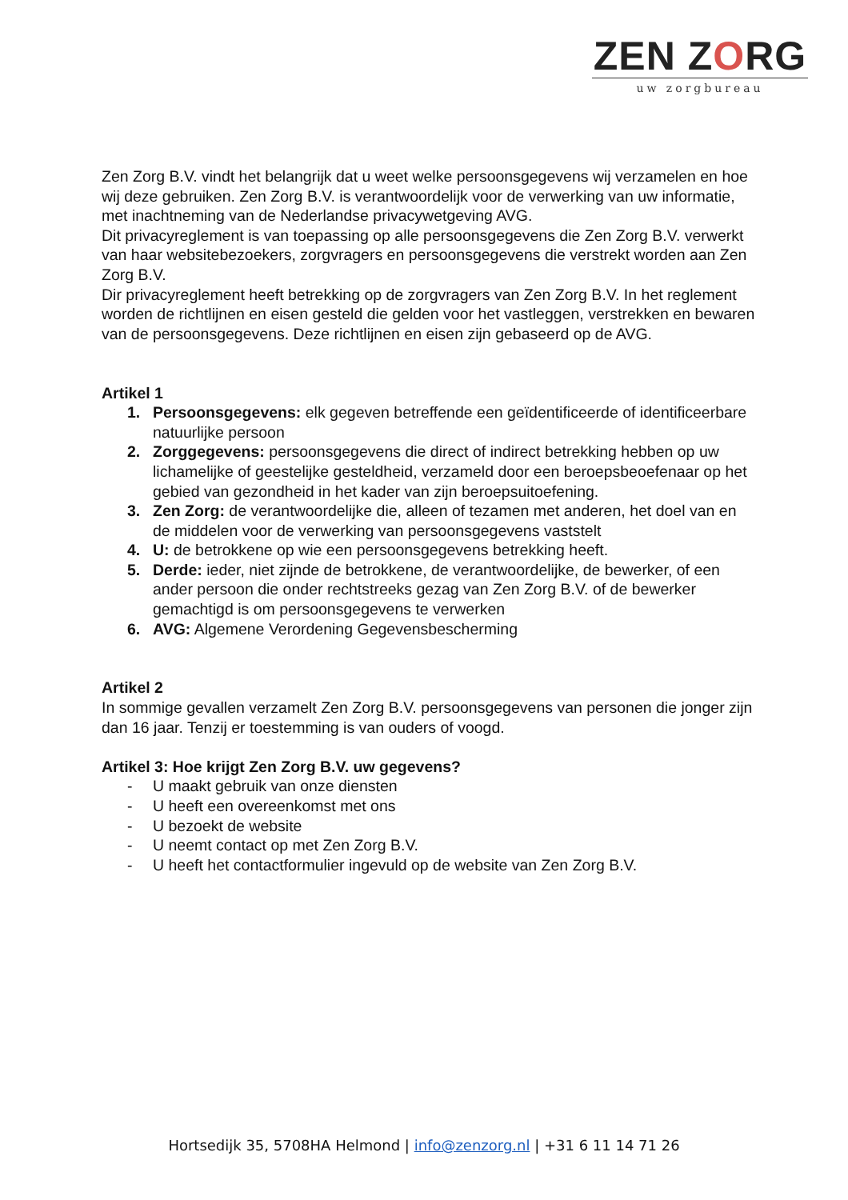ZEN ZORG
uw zorgbureau
Zen Zorg B.V. vindt het belangrijk dat u weet welke persoonsgegevens wij verzamelen en hoe wij deze gebruiken. Zen Zorg B.V. is verantwoordelijk voor de verwerking van uw informatie, met inachtneming van de Nederlandse privacywetgeving AVG.
Dit privacyreglement is van toepassing op alle persoonsgegevens die Zen Zorg B.V. verwerkt van haar websitebezoekers, zorgvragers en persoonsgegevens die verstrekt worden aan Zen Zorg B.V.
Dir privacyreglement heeft betrekking op de zorgvragers van Zen Zorg B.V. In het reglement worden de richtlijnen en eisen gesteld die gelden voor het vastleggen, verstrekken en bewaren van de persoonsgegevens. Deze richtlijnen en eisen zijn gebaseerd op de AVG.
Artikel 1
1. Persoonsgegevens: elk gegeven betreffende een geïdentificeerde of identificeerbare natuurlijke persoon
2. Zorggegevens: persoonsgegevens die direct of indirect betrekking hebben op uw lichamelijke of geestelijke gesteldheid, verzameld door een beroepsbeoefenaar op het gebied van gezondheid in het kader van zijn beroepsuitoefening.
3. Zen Zorg: de verantwoordelijke die, alleen of tezamen met anderen, het doel van en de middelen voor de verwerking van persoonsgegevens vaststelt
4. U: de betrokkene op wie een persoonsgegevens betrekking heeft.
5. Derde: ieder, niet zijnde de betrokkene, de verantwoordelijke, de bewerker, of een ander persoon die onder rechtstreeks gezag van Zen Zorg B.V. of de bewerker gemachtigd is om persoonsgegevens te verwerken
6. AVG: Algemene Verordening Gegevensbescherming
Artikel 2
In sommige gevallen verzamelt Zen Zorg B.V. persoonsgegevens van personen die jonger zijn dan 16 jaar. Tenzij er toestemming is van ouders of voogd.
Artikel 3: Hoe krijgt Zen Zorg B.V. uw gegevens?
- U maakt gebruik van onze diensten
- U heeft een overeenkomst met ons
- U bezoekt de website
- U neemt contact op met Zen Zorg B.V.
- U heeft het contactformulier ingevuld op de website van Zen Zorg B.V.
Hortsedijk 35, 5708HA Helmond | info@zenzorg.nl | +31 6 11 14 71 26